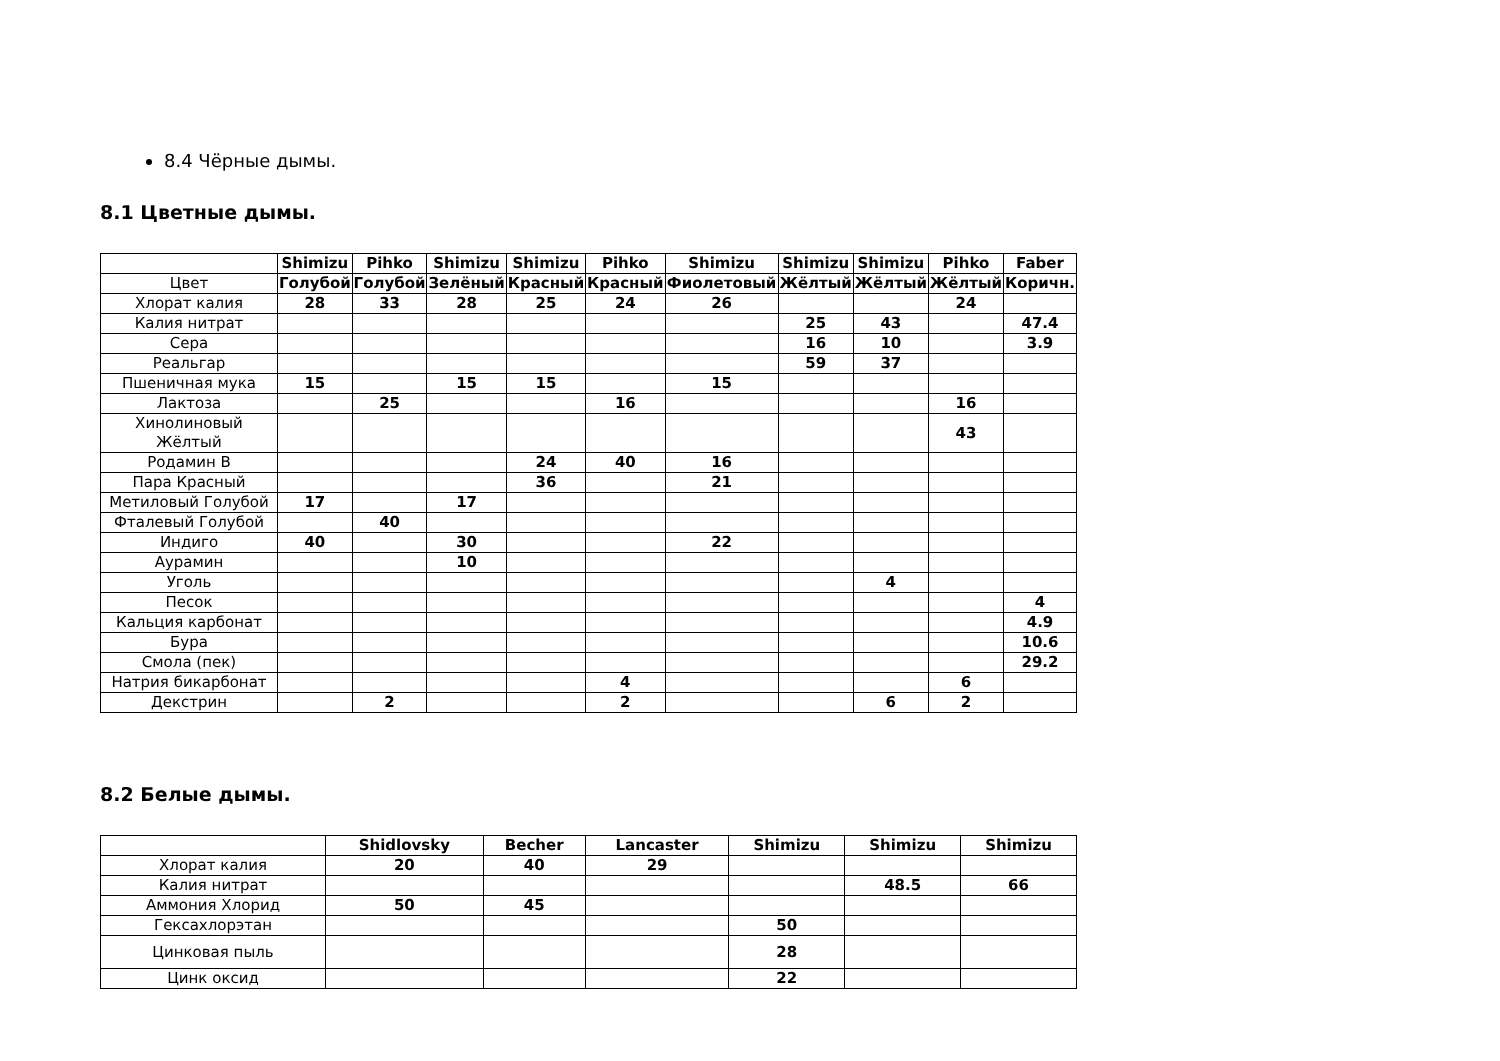8.4 Чёрные дымы.
8.1 Цветные дымы.
| | Shimizu | Pihko | Shimizu | Shimizu | Pihko | Shimizu | Shimizu | Shimizu | Pihko | Faber |
| --- | --- | --- | --- | --- | --- | --- | --- | --- | --- | --- |
| Цвет | Голубой | Голубой | Зелёный | Красный | Красный | Фиолетовый | Жёлтый | Жёлтый | Жёлтый | Коричн. |
| Хлорат калия | 28 | 33 | 28 | 25 | 24 | 26 | | | 24 | |
| Калия нитрат | | | | | | | 25 | 43 | | 47.4 |
| Сера | | | | | | | 16 | 10 | | 3.9 |
| Реальгар | | | | | | | 59 | 37 | | |
| Пшеничная мука | 15 | | 15 | 15 | | 15 | | | | |
| Лактоза | | 25 | | | 16 | | | | 16 | |
| Хинолиновый Жёлтый | | | | | | | | | 43 | |
| Родамин В | | | | 24 | 40 | 16 | | | | |
| Пара Красный | | | | 36 | | 21 | | | | |
| Метиловый Голубой | 17 | | 17 | | | | | | | |
| Фталевый Голубой | | 40 | | | | | | | | |
| Индиго | 40 | | 30 | | | 22 | | | | |
| Аурамин | | | 10 | | | | | | | |
| Уголь | | | | | | | | 4 | | |
| Песок | | | | | | | | | | 4 |
| Кальция карбонат | | | | | | | | | | 4.9 |
| Бура | | | | | | | | | | 10.6 |
| Смола (пек) | | | | | | | | | | 29.2 |
| Натрия бикарбонат | | | | | 4 | | | | 6 | |
| Декстрин | | 2 | | | 2 | | | 6 | 2 | |
8.2 Белые дымы.
| | Shidlovsky | Becher | Lancaster | Shimizu | Shimizu | Shimizu |
| --- | --- | --- | --- | --- | --- | --- |
| Хлорат калия | 20 | 40 | 29 | | | |
| Калия нитрат | | | | | 48.5 | 66 |
| Аммония Хлорид | 50 | 45 | | | | |
| Гексахлорэтан | | | | 50 | | |
| Цинковая пыль | | | | 28 | | |
| Цинк оксид | | | | 22 | | |